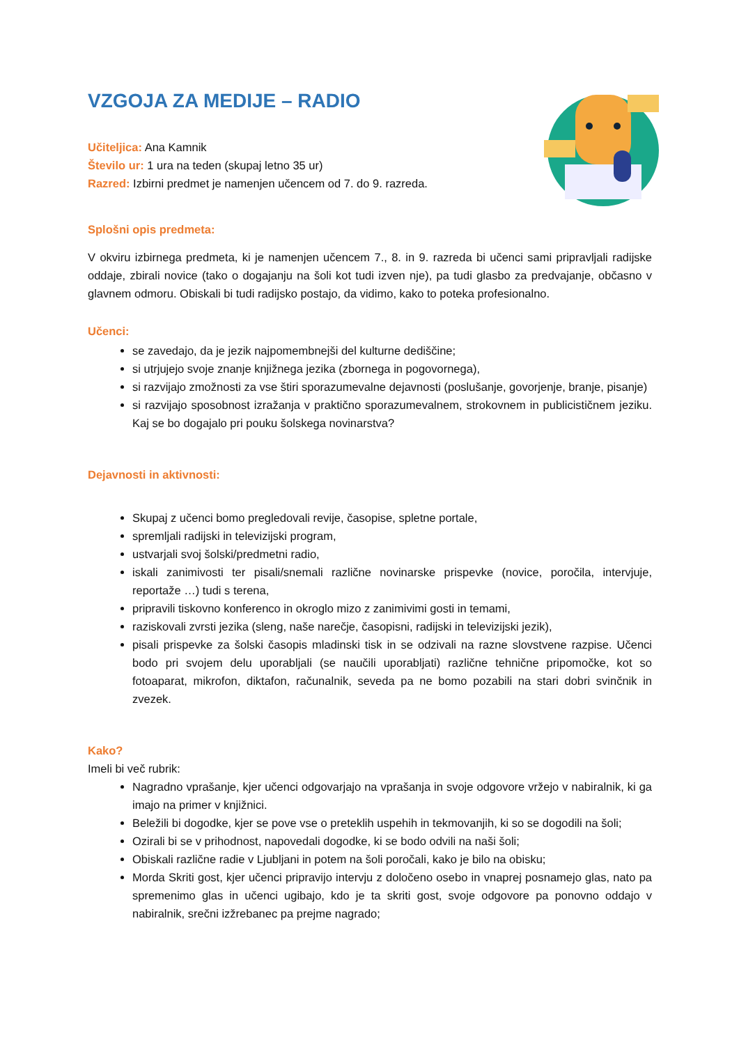VZGOJA ZA MEDIJE – RADIO
Učiteljica: Ana Kamnik
Število ur: 1 ura na teden (skupaj letno 35 ur)
Razred: Izbirni predmet je namenjen učencem od 7. do 9. razreda.
Splošni opis predmeta:
V okviru izbirnega predmeta, ki je namenjen učencem 7., 8. in 9. razreda bi učenci sami pripravljali radijske oddaje, zbirali novice (tako o dogajanju na šoli kot tudi izven nje), pa tudi glasbo za predvajanje, občasno v glavnem odmoru. Obiskali bi tudi radijsko postajo, da vidimo, kako to poteka profesionalno.
Učenci:
se zavedajo, da je jezik najpomembnejši del kulturne dediščine;
si utrjujejo svoje znanje knjižnega jezika (zbornega in pogovornega),
si razvijajo zmožnosti za vse štiri sporazumevalne dejavnosti (poslušanje, govorjenje, branje, pisanje)
si razvijajo sposobnost izražanja v praktično sporazumevalnem, strokovnem in publicističnem jeziku. Kaj se bo dogajalo pri pouku šolskega novinarstva?
Dejavnosti in aktivnosti:
Skupaj z učenci bomo pregledovali revije, časopise, spletne portale,
spremljali radijski in televizijski program,
ustvarjali svoj šolski/predmetni radio,
iskali zanimivosti ter pisali/snemali različne novinarske prispevke (novice, poročila, intervjuje, reportaže …) tudi s terena,
pripravili tiskovno konferenco in okroglo mizo z zanimivimi gosti in temami,
raziskovali zvrsti jezika (sleng, naše narečje, časopisni, radijski in televizijski jezik),
pisali prispevke za šolski časopis mladinski tisk in se odzivali na razne slovstvene razpise. Učenci bodo pri svojem delu uporabljali (se naučili uporabljati) različne tehnične pripomočke, kot so fotoaparat, mikrofon, diktafon, računalnik, seveda pa ne bomo pozabili na stari dobri svinčnik in zvezek.
Kako?
Imeli bi več rubrik:
Nagradno vprašanje, kjer učenci odgovarjajo na vprašanja in svoje odgovore vržejo v nabiralnik, ki ga imajo na primer v knjižnici.
Beležili bi dogodke, kjer se pove vse o preteklih uspehih in tekmovanjih, ki so se dogodili na šoli;
Ozirali bi se v prihodnost, napovedali dogodke, ki se bodo odvili na naši šoli;
Obiskali različne radie v Ljubljani in potem na šoli poročali, kako je bilo na obisku;
Morda Skriti gost, kjer učenci pripravijo intervju z določeno osebo in vnaprej posnamejo glas, nato pa spremenimo glas in učenci ugibajo, kdo je ta skriti gost, svoje odgovore pa ponovno oddajo v nabiralnik, srečni izžrebanec pa prejme nagrado;